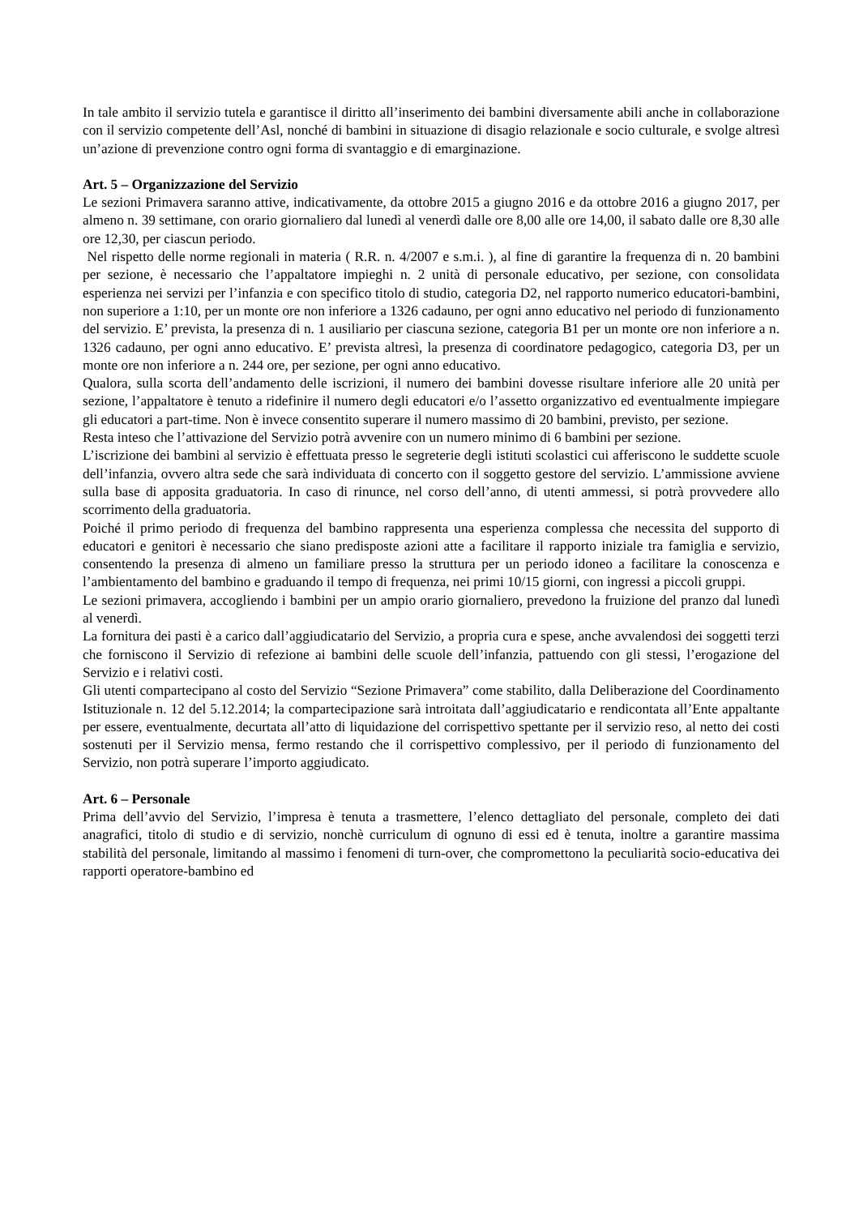In tale ambito il servizio tutela e garantisce il diritto all’inserimento dei bambini diversamente abili anche in collaborazione con il servizio competente dell’Asl, nonché di bambini in situazione di disagio relazionale e socio culturale, e svolge altresì un’azione di prevenzione contro ogni forma di svantaggio e di emarginazione.
Art. 5 – Organizzazione del Servizio
Le sezioni Primavera saranno attive, indicativamente, da ottobre 2015 a giugno 2016 e da ottobre 2016 a giugno 2017, per almeno n. 39 settimane, con orario giornaliero dal lunedì al venerdì dalle ore 8,00 alle ore 14,00, il sabato dalle ore 8,30 alle ore 12,30, per ciascun periodo.
Nel rispetto delle norme regionali in materia ( R.R. n. 4/2007 e s.m.i. ), al fine di garantire la frequenza di n. 20 bambini per sezione, è necessario che l’appaltatore impieghi n. 2 unità di personale educativo, per sezione, con consolidata esperienza nei servizi per l’infanzia e con specifico titolo di studio, categoria D2, nel rapporto numerico educatori-bambini, non superiore a 1:10, per un monte ore non inferiore a 1326 cadauno, per ogni anno educativo nel periodo di funzionamento del servizio. E’ prevista, la presenza di n. 1 ausiliario per ciascuna sezione, categoria B1 per un monte ore non inferiore a n. 1326 cadauno, per ogni anno educativo. E’ prevista altresì, la presenza di coordinatore pedagogico, categoria D3, per un monte ore non inferiore a n. 244 ore, per sezione, per ogni anno educativo.
Qualora, sulla scorta dell’andamento delle iscrizioni, il numero dei bambini dovesse risultare inferiore alle 20 unità per sezione, l’appaltatore è tenuto a ridefinire il numero degli educatori e/o l’assetto organizzativo ed eventualmente impiegare gli educatori a part-time. Non è invece consentito superare il numero massimo di 20 bambini, previsto, per sezione.
Resta inteso che l’attivazione del Servizio potrà avvenire con un numero minimo di 6 bambini per sezione.
L’iscrizione dei bambini al servizio è effettuata presso le segreterie degli istituti scolastici cui afferiscono le suddette scuole dell’infanzia, ovvero altra sede che sarà individuata di concerto con il soggetto gestore del servizio. L’ammissione avviene sulla base di apposita graduatoria. In caso di rinunce, nel corso dell’anno, di utenti ammessi, si potrà provvedere allo scorrimento della graduatoria.
Poiché il primo periodo di frequenza del bambino rappresenta una esperienza complessa che necessita del supporto di educatori e genitori è necessario che siano predisposte azioni atte a facilitare il rapporto iniziale tra famiglia e servizio, consentendo la presenza di almeno un familiare presso la struttura per un periodo idoneo a facilitare la conoscenza e l’ambientamento del bambino e graduando il tempo di frequenza, nei primi 10/15 giorni, con ingressi a piccoli gruppi.
Le sezioni primavera, accogliendo i bambini per un ampio orario giornaliero, prevedono la fruizione del pranzo dal lunedì al venerdì.
La fornitura dei pasti è a carico dall’aggiudicatario del Servizio, a propria cura e spese, anche avvalendosi dei soggetti terzi che forniscono il Servizio di refezione ai bambini delle scuole dell’infanzia, pattuendo con gli stessi, l’erogazione del Servizio e i relativi costi.
Gli utenti compartecipano al costo del Servizio “Sezione Primavera” come stabilito, dalla Deliberazione del Coordinamento Istituzionale n. 12 del 5.12.2014; la compartecipazione sarà introitata dall’aggiudicatario e rendicontata all’Ente appaltante per essere, eventualmente, decurtata all’atto di liquidazione del corrispettivo spettante per il servizio reso, al netto dei costi sostenuti per il Servizio mensa, fermo restando che il corrispettivo complessivo, per il periodo di funzionamento del Servizio, non potrà superare l’importo aggiudicato.
Art. 6 – Personale
Prima dell’avvio del Servizio, l’impresa è tenuta a trasmettere, l’elenco dettagliato del personale, completo dei dati anagrafici, titolo di studio e di servizio, nonchè curriculum di ognuno di essi ed è tenuta, inoltre a garantire massima stabilità del personale, limitando al massimo i fenomeni di turn-over, che compromettono la peculiarità socio-educativa dei rapporti operatore-bambino ed